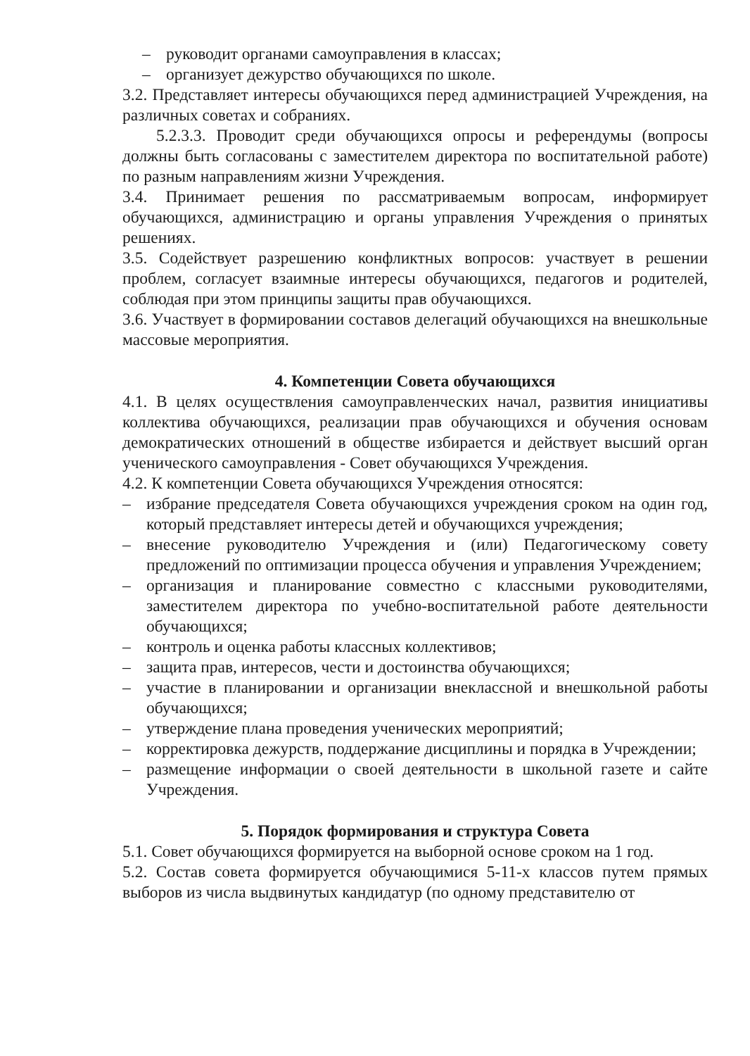– руководит органами самоуправления в классах;
– организует дежурство обучающихся по школе.
3.2. Представляет интересы обучающихся перед администрацией Учреждения, на различных советах и собраниях.
5.2.3.3. Проводит среди обучающихся опросы и референдумы (вопросы должны быть согласованы с заместителем директора по воспитательной работе) по разным направлениям жизни Учреждения.
3.4. Принимает решения по рассматриваемым вопросам, информирует обучающихся, администрацию и органы управления Учреждения о принятых решениях.
3.5. Содействует разрешению конфликтных вопросов: участвует в решении проблем, согласует взаимные интересы обучающихся, педагогов и родителей, соблюдая при этом принципы защиты прав обучающихся.
3.6. Участвует в формировании составов делегаций обучающихся на внешкольные массовые мероприятия.
4. Компетенции Совета обучающихся
4.1. В целях осуществления самоуправленческих начал, развития инициативы коллектива обучающихся, реализации прав обучающихся и обучения основам демократических отношений в обществе избирается и действует высший орган ученического самоуправления - Совет обучающихся Учреждения.
4.2. К компетенции Совета обучающихся Учреждения относятся:
– избрание председателя Совета обучающихся учреждения сроком на один год, который представляет интересы детей и обучающихся учреждения;
– внесение руководителю Учреждения и (или) Педагогическому совету предложений по оптимизации процесса обучения и управления Учреждением;
– организация и планирование совместно с классными руководителями, заместителем директора по учебно-воспитательной работе деятельности обучающихся;
– контроль и оценка работы классных коллективов;
– защита прав, интересов, чести и достоинства обучающихся;
– участие в планировании и организации внеклассной и внешкольной работы обучающихся;
– утверждение плана проведения ученических мероприятий;
– корректировка дежурств, поддержание дисциплины и порядка в Учреждении;
– размещение информации о своей деятельности в школьной газете и сайте Учреждения.
5. Порядок формирования и структура Совета
5.1. Совет обучающихся формируется на выборной основе сроком на 1 год.
5.2. Состав совета формируется обучающимися 5-11-х классов путем прямых выборов из числа выдвинутых кандидатур (по одному представителю от